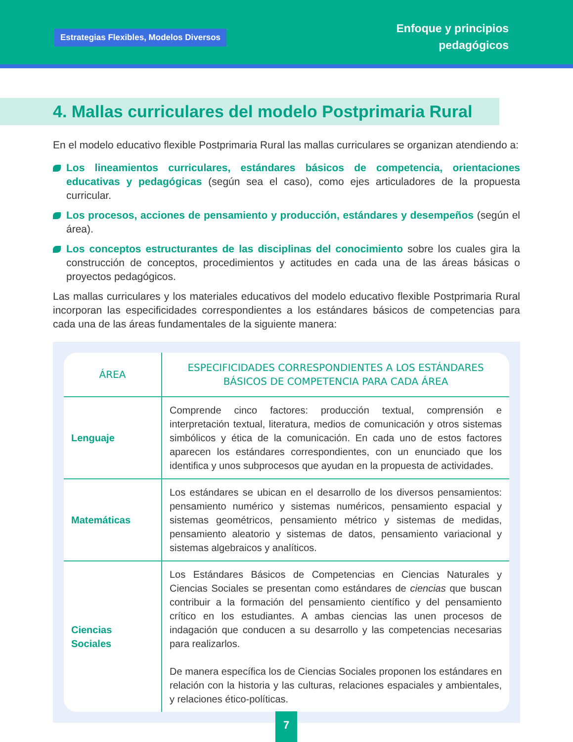Estrategias Flexibles, Modelos Diversos
Enfoque y principios
pedagógicos
4. Mallas curriculares del modelo Postprimaria Rural
En el modelo educativo flexible Postprimaria Rural las mallas curriculares se organizan atendiendo a:
Los lineamientos curriculares, estándares básicos de competencia, orientaciones educativas y pedagógicas (según sea el caso), como ejes articuladores de la propuesta curricular.
Los procesos, acciones de pensamiento y producción, estándares y desempeños (según el área).
Los conceptos estructurantes de las disciplinas del conocimiento sobre los cuales gira la construcción de conceptos, procedimientos y actitudes en cada una de las áreas básicas o proyectos pedagógicos.
Las mallas curriculares y los materiales educativos del modelo educativo flexible Postprimaria Rural incorporan las especificidades correspondientes a los estándares básicos de competencias para cada una de las áreas fundamentales de la siguiente manera:
| ÁREA | ESPECIFICIDADES CORRESPONDIENTES A LOS ESTÁNDARES BÁSICOS DE COMPETENCIA PARA CADA ÁREA |
| --- | --- |
| Lenguaje | Comprende cinco factores: producción textual, comprensión e interpretación textual, literatura, medios de comunicación y otros sistemas simbólicos y ética de la comunicación. En cada uno de estos factores aparecen los estándares correspondientes, con un enunciado que los identifica y unos subprocesos que ayudan en la propuesta de actividades. |
| Matemáticas | Los estándares se ubican en el desarrollo de los diversos pensamientos: pensamiento numérico y sistemas numéricos, pensamiento espacial y sistemas geométricos, pensamiento métrico y sistemas de medidas, pensamiento aleatorio y sistemas de datos, pensamiento variacional y sistemas algebraicos y analíticos. |
| Ciencias Sociales | Los Estándares Básicos de Competencias en Ciencias Naturales y Ciencias Sociales se presentan como estándares de ciencias que buscan contribuir a la formación del pensamiento científico y del pensamiento crítico en los estudiantes. A ambas ciencias las unen procesos de indagación que conducen a su desarrollo y las competencias necesarias para realizarlos. De manera específica los de Ciencias Sociales proponen los estándares en relación con la historia y las culturas, relaciones espaciales y ambientales, y relaciones ético-políticas. |
7